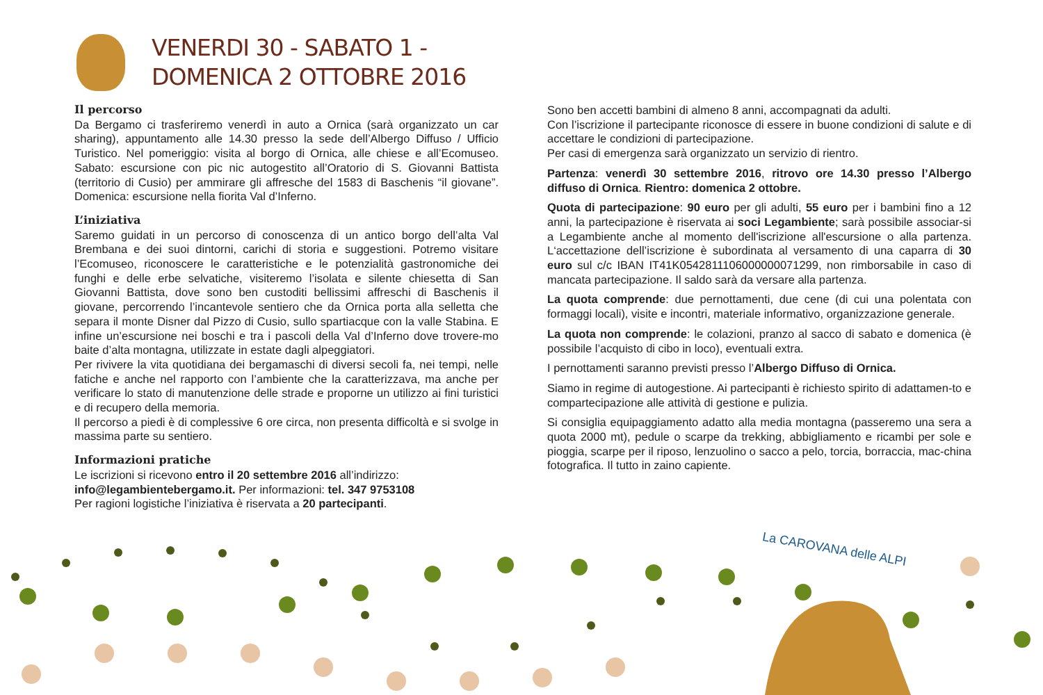VENERDI 30 - SABATO 1 -
DOMENICA 2 OTTOBRE 2016
Il percorso
Da Bergamo ci trasferiremo venerdì in auto a Ornica (sarà organizzato un car sharing), appuntamento alle 14.30 presso la sede dell’Albergo Diffuso / Ufficio Turistico. Nel pomeriggio: visita al borgo di Ornica, alle chiese e all’Ecomuseo. Sabato: escursione con pic nic autogestito all’Oratorio di S. Giovanni Battista (territorio di Cusio) per ammirare gli affresche del 1583 di Baschenis “il giovane”. Domenica: escursione nella fiorita Val d’Inferno.
L’iniziativa
Saremo guidati in un percorso di conoscenza di un antico borgo dell’alta Val Brembana e dei suoi dintorni, carichi di storia e suggestioni. Potremo visitare l’Ecomuseo, riconoscere le caratteristiche e le potenzialità gastronomiche dei funghi e delle erbe selvatiche, visiteremo l’isolata e silente chiesetta di San Giovanni Battista, dove sono ben custoditi bellissimi affreschi di Baschenis il giovane, percorrendo l’incantevole sentiero che da Ornica porta alla selletta che separa il monte Disner dal Pizzo di Cusio, sullo spartiacque con la valle Stabina. E infine un’escursione nei boschi e tra i pascoli della Val d’Inferno dove trovere-mo baite d’alta montagna, utilizzate in estate dagli alpeggiatori.
Per rivivere la vita quotidiana dei bergamaschi di diversi secoli fa, nei tempi, nelle fatiche e anche nel rapporto con l’ambiente che la caratterizzava, ma anche per verificare lo stato di manutenzione delle strade e proporne un utilizzo ai fini turistici e di recupero della memoria.
Il percorso a piedi è di complessive 6 ore circa, non presenta difficoltà e si svolge in massima parte su sentiero.
Informazioni pratiche
Le iscrizioni si ricevono entro il 20 settembre 2016 all’indirizzo:
info@legambientebergamo.it. Per informazioni: tel. 347 9753108
Per ragioni logistiche l’iniziativa è riservata a 20 partecipanti.
Sono ben accetti bambini di almeno 8 anni, accompagnati da adulti.
Con l’iscrizione il partecipante riconosce di essere in buone condizioni di salute e di accettare le condizioni di partecipazione.
Per casi di emergenza sarà organizzato un servizio di rientro.
Partenza: venerdì 30 settembre 2016, ritrovo ore 14.30 presso l’Albergo diffuso di Ornica. Rientro: domenica 2 ottobre.
Quota di partecipazione: 90 euro per gli adulti, 55 euro per i bambini fino a 12 anni, la partecipazione è riservata ai soci Legambiente; sarà possibile associar-si a Legambiente anche al momento dell'iscrizione all'escursione o alla partenza. L‘accettazione dell’iscrizione è subordinata al versamento di una caparra di 30 euro sul c/c IBAN IT41K0542811106000000071299, non rimborsabile in caso di mancata partecipazione. Il saldo sarà da versare alla partenza.
La quota comprende: due pernottamenti, due cene (di cui una polentata con formaggi locali), visite e incontri, materiale informativo, organizzazione generale.
La quota non comprende: le colazioni, pranzo al sacco di sabato e domenica (è possibile l’acquisto di cibo in loco), eventuali extra.
I pernottamenti saranno previsti presso l’Albergo Diffuso di Ornica.
Siamo in regime di autogestione. Ai partecipanti è richiesto spirito di adattamen-to e compartecipazione alle attività di gestione e pulizia.
Si consiglia equipaggiamento adatto alla media montagna (passeremo una sera a quota 2000 mt), pedule o scarpe da trekking, abbigliamento e ricambi per sole e pioggia, scarpe per il riposo, lenzuolino o sacco a pelo, torcia, borraccia, mac-china fotografica. Il tutto in zaino capiente.
La CAROVANA delle ALPI